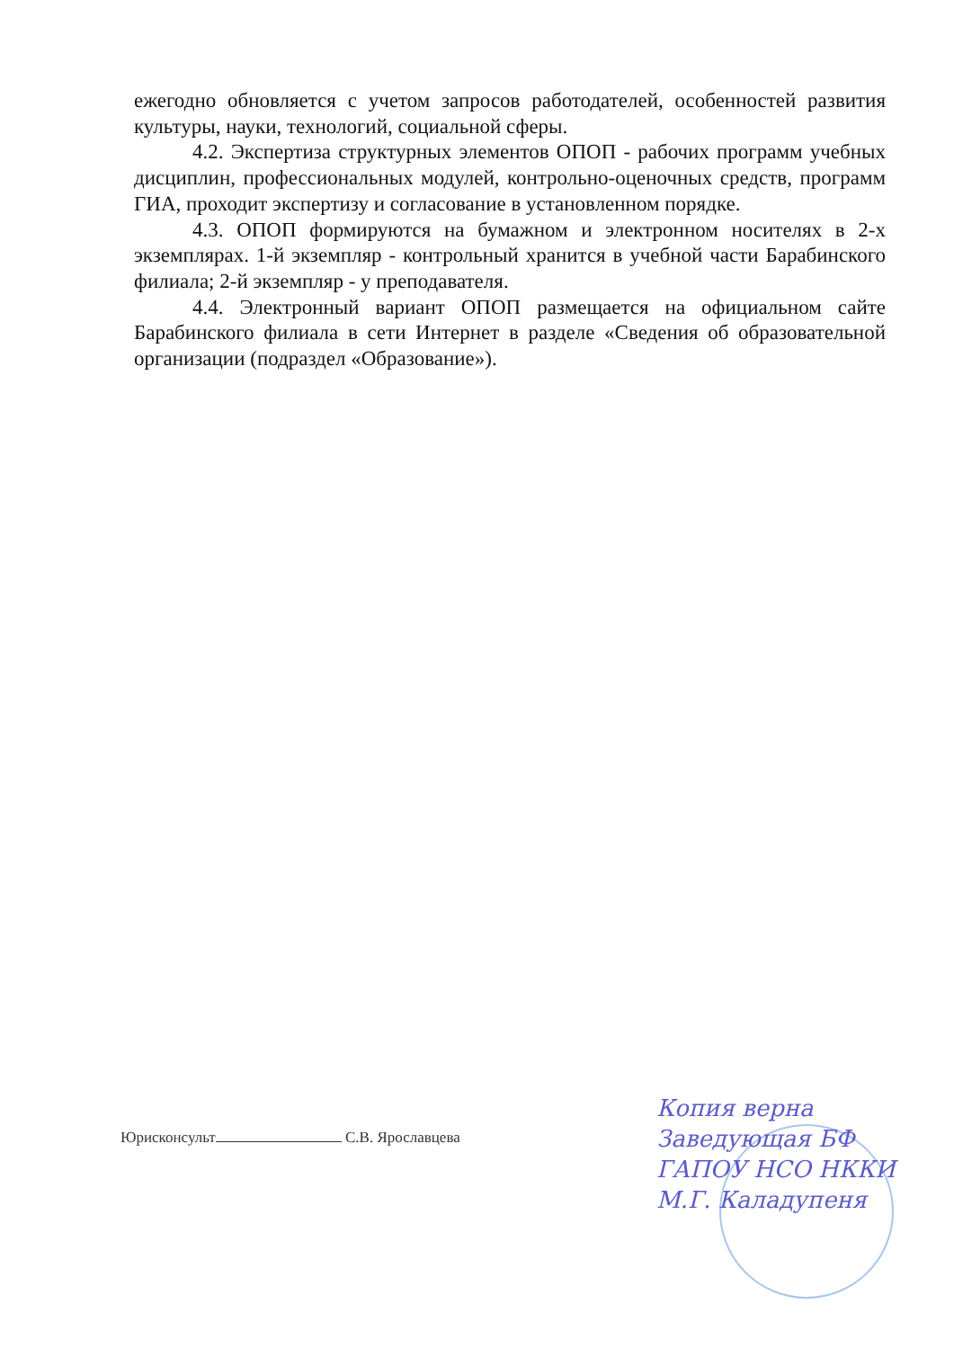ежегодно обновляется с учетом запросов работодателей, особенностей развития культуры, науки, технологий, социальной сферы.
4.2. Экспертиза структурных элементов ОПОП - рабочих программ учебных дисциплин, профессиональных модулей, контрольно-оценочных средств, программ ГИА, проходит экспертизу и согласование в установленном порядке.
4.3. ОПОП формируются на бумажном и электронном носителях в 2-х экземплярах. 1-й экземпляр - контрольный хранится в учебной части Барабинского филиала; 2-й экземпляр - у преподавателя.
4.4. Электронный вариант ОПОП размещается на официальном сайте Барабинского филиала в сети Интернет в разделе «Сведения об образовательной организации (подраздел «Образование»).
Юрисконсульт С.В. Ярославцева
Копия верна
Заведующая БФ
ГАПОУ НСО НККИ
М.Г. Каладупеня